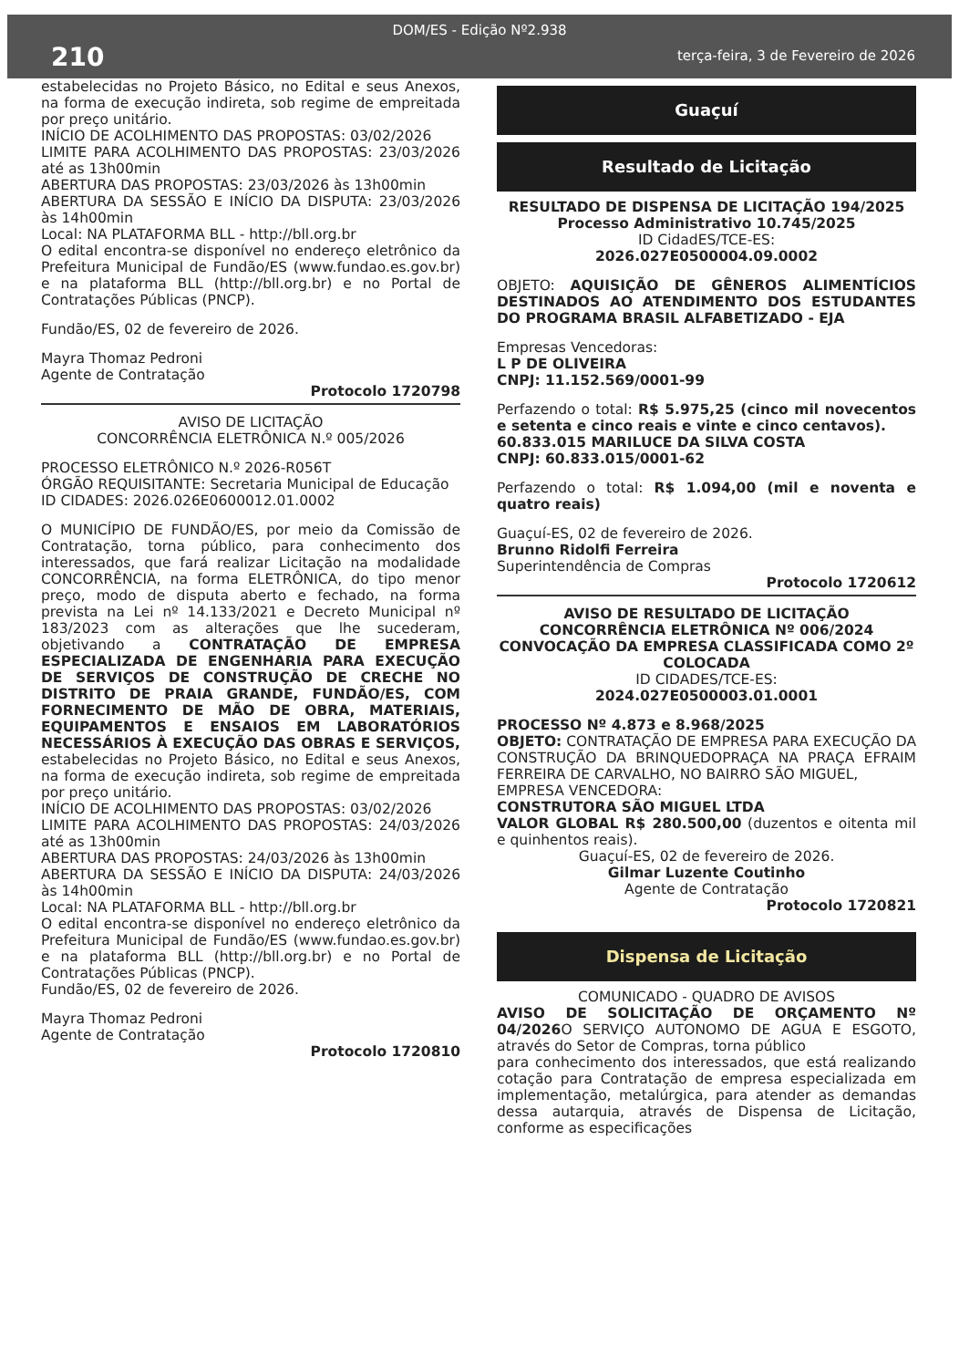DOM/ES - Edição Nº2.938
210
terça-feira, 3 de Fevereiro de 2026
estabelecidas no Projeto Básico, no Edital e seus Anexos, na forma de execução indireta, sob regime de empreitada por preço unitário.
INÍCIO DE ACOLHIMENTO DAS PROPOSTAS: 03/02/2026
LIMITE PARA ACOLHIMENTO DAS PROPOSTAS: 23/03/2026 até as 13h00min
ABERTURA DAS PROPOSTAS: 23/03/2026 às 13h00min
ABERTURA DA SESSÃO E INÍCIO DA DISPUTA: 23/03/2026 às 14h00min
Local: NA PLATAFORMA BLL - http://bll.org.br
O edital encontra-se disponível no endereço eletrônico da Prefeitura Municipal de Fundão/ES (www.fundao.es.gov.br) e na plataforma BLL (http://bll.org.br) e no Portal de Contratações Públicas (PNCP).
Fundão/ES, 02 de fevereiro de 2026.
Mayra Thomaz Pedroni
Agente de Contratação
Protocolo 1720798
AVISO DE LICITAÇÃO
CONCORRÊNCIA ELETRÔNICA N.º 005/2026
PROCESSO ELETRÔNICO N.º 2026-R056T
ÓRGÃO REQUISITANTE: Secretaria Municipal de Educação
ID CIDADES: 2026.026E0600012.01.0002
O MUNICÍPIO DE FUNDÃO/ES, por meio da Comissão de Contratação, torna público, para conhecimento dos interessados, que fará realizar Licitação na modalidade CONCORRÊNCIA, na forma ELETRÔNICA, do tipo menor preço, modo de disputa aberto e fechado, na forma prevista na Lei nº 14.133/2021 e Decreto Municipal nº 183/2023 com as alterações que lhe sucederam, objetivando a CONTRATAÇÃO DE EMPRESA ESPECIALIZADA DE ENGENHARIA PARA EXECUÇÃO DE SERVIÇOS DE CONSTRUÇÃO DE CRECHE NO DISTRITO DE PRAIA GRANDE, FUNDÃO/ES, COM FORNECIMENTO DE MÃO DE OBRA, MATERIAIS, EQUIPAMENTOS E ENSAIOS EM LABORATÓRIOS NECESSÁRIOS À EXECUÇÃO DAS OBRAS E SERVIÇOS, estabelecidas no Projeto Básico, no Edital e seus Anexos, na forma de execução indireta, sob regime de empreitada por preço unitário.
INÍCIO DE ACOLHIMENTO DAS PROPOSTAS: 03/02/2026
LIMITE PARA ACOLHIMENTO DAS PROPOSTAS: 24/03/2026 até as 13h00min
ABERTURA DAS PROPOSTAS: 24/03/2026 às 13h00min
ABERTURA DA SESSÃO E INÍCIO DA DISPUTA: 24/03/2026 às 14h00min
Local: NA PLATAFORMA BLL - http://bll.org.br
O edital encontra-se disponível no endereço eletrônico da Prefeitura Municipal de Fundão/ES (www.fundao.es.gov.br) e na plataforma BLL (http://bll.org.br) e no Portal de Contratações Públicas (PNCP).
Fundão/ES, 02 de fevereiro de 2026.
Mayra Thomaz Pedroni
Agente de Contratação
Protocolo 1720810
Guaçuí
Resultado de Licitação
RESULTADO DE DISPENSA DE LICITAÇÃO 194/2025
Processo Administrativo 10.745/2025
ID CidadES/TCE-ES:
2026.027E0500004.09.0002
OBJETO: AQUISIÇÃO DE GÊNEROS ALIMENTÍCIOS DESTINADOS AO ATENDIMENTO DOS ESTUDANTES DO PROGRAMA BRASIL ALFABETIZADO - EJA
Empresas Vencedoras:
L P DE OLIVEIRA
CNPJ: 11.152.569/0001-99
Perfazendo o total: R$ 5.975,25 (cinco mil novecentos e setenta e cinco reais e vinte e cinco centavos).
60.833.015 MARILUCE DA SILVA COSTA
CNPJ: 60.833.015/0001-62
Perfazendo o total: R$ 1.094,00 (mil e noventa e quatro reais)
Guaçuí-ES, 02 de fevereiro de 2026.
Brunno Ridolfi Ferreira
Superintendência de Compras
Protocolo 1720612
AVISO DE RESULTADO DE LICITAÇÃO
CONCORRÊNCIA ELETRÔNICA Nº 006/2024
CONVOCAÇÃO DA EMPRESA CLASSIFICADA COMO 2º COLOCADA
ID CIDADES/TCE-ES:
2024.027E0500003.01.0001
PROCESSO Nº 4.873 e 8.968/2025
OBJETO: CONTRATAÇÃO DE EMPRESA PARA EXECUÇÃO DA CONSTRUÇÃO DA BRINQUEDOPRAÇA NA PRAÇA EFRAIM FERREIRA DE CARVALHO, NO BAIRRO SÃO MIGUEL,
EMPRESA VENCEDORA:
CONSTRUTORA SÃO MIGUEL LTDA
VALOR GLOBAL R$ 280.500,00 (duzentos e oitenta mil e quinhentos reais).
Guaçuí-ES, 02 de fevereiro de 2026.
Gilmar Luzente Coutinho
Agente de Contratação
Protocolo 1720821
Dispensa de Licitação
COMUNICADO - QUADRO DE AVISOS
AVISO DE SOLICITAÇÃO DE ORÇAMENTO Nº 04/2026 O SERVIÇO AUTONOMO DE AGUA E ESGOTO, através do Setor de Compras, torna público
para conhecimento dos interessados, que está realizando cotação para Contratação de empresa especializada em implementação, metalúrgica, para atender as demandas dessa autarquia, através de Dispensa de Licitação, conforme as especificações